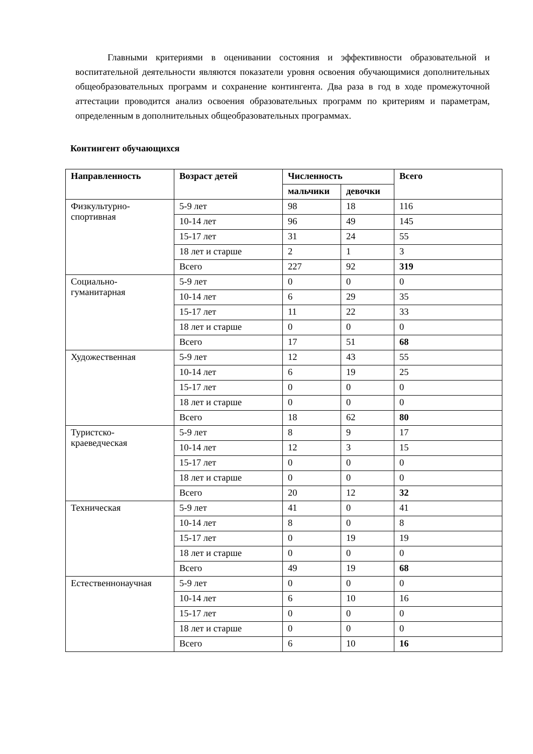Главными критериями в оценивании состояния и эффективности образовательной и воспитательной деятельности являются показатели уровня освоения обучающимися дополнительных общеобразовательных программ и сохранение контингента. Два раза в год в ходе промежуточной аттестации проводится анализ освоения образовательных программ по критериям и параметрам, определенным в дополнительных общеобразовательных программах.
Контингент обучающихся
| Направленность | Возраст детей | Численность | | Всего |
| --- | --- | --- | --- | --- |
| | | мальчики | девочки | |
| Физкультурно-спортивная | 5-9 лет | 98 | 18 | 116 |
| | 10-14 лет | 96 | 49 | 145 |
| | 15-17 лет | 31 | 24 | 55 |
| | 18 лет и старше | 2 | 1 | 3 |
| | Всего | 227 | 92 | 319 |
| Социально-гуманитарная | 5-9 лет | 0 | 0 | 0 |
| | 10-14 лет | 6 | 29 | 35 |
| | 15-17 лет | 11 | 22 | 33 |
| | 18 лет и старше | 0 | 0 | 0 |
| | Всего | 17 | 51 | 68 |
| Художественная | 5-9 лет | 12 | 43 | 55 |
| | 10-14 лет | 6 | 19 | 25 |
| | 15-17 лет | 0 | 0 | 0 |
| | 18 лет и старше | 0 | 0 | 0 |
| | Всего | 18 | 62 | 80 |
| Туристско-краеведческая | 5-9 лет | 8 | 9 | 17 |
| | 10-14 лет | 12 | 3 | 15 |
| | 15-17 лет | 0 | 0 | 0 |
| | 18 лет и старше | 0 | 0 | 0 |
| | Всего | 20 | 12 | 32 |
| Техническая | 5-9 лет | 41 | 0 | 41 |
| | 10-14 лет | 8 | 0 | 8 |
| | 15-17 лет | 0 | 19 | 19 |
| | 18 лет и старше | 0 | 0 | 0 |
| | Всего | 49 | 19 | 68 |
| Естественнонаучная | 5-9 лет | 0 | 0 | 0 |
| | 10-14 лет | 6 | 10 | 16 |
| | 15-17 лет | 0 | 0 | 0 |
| | 18 лет и старше | 0 | 0 | 0 |
| | Всего | 6 | 10 | 16 |